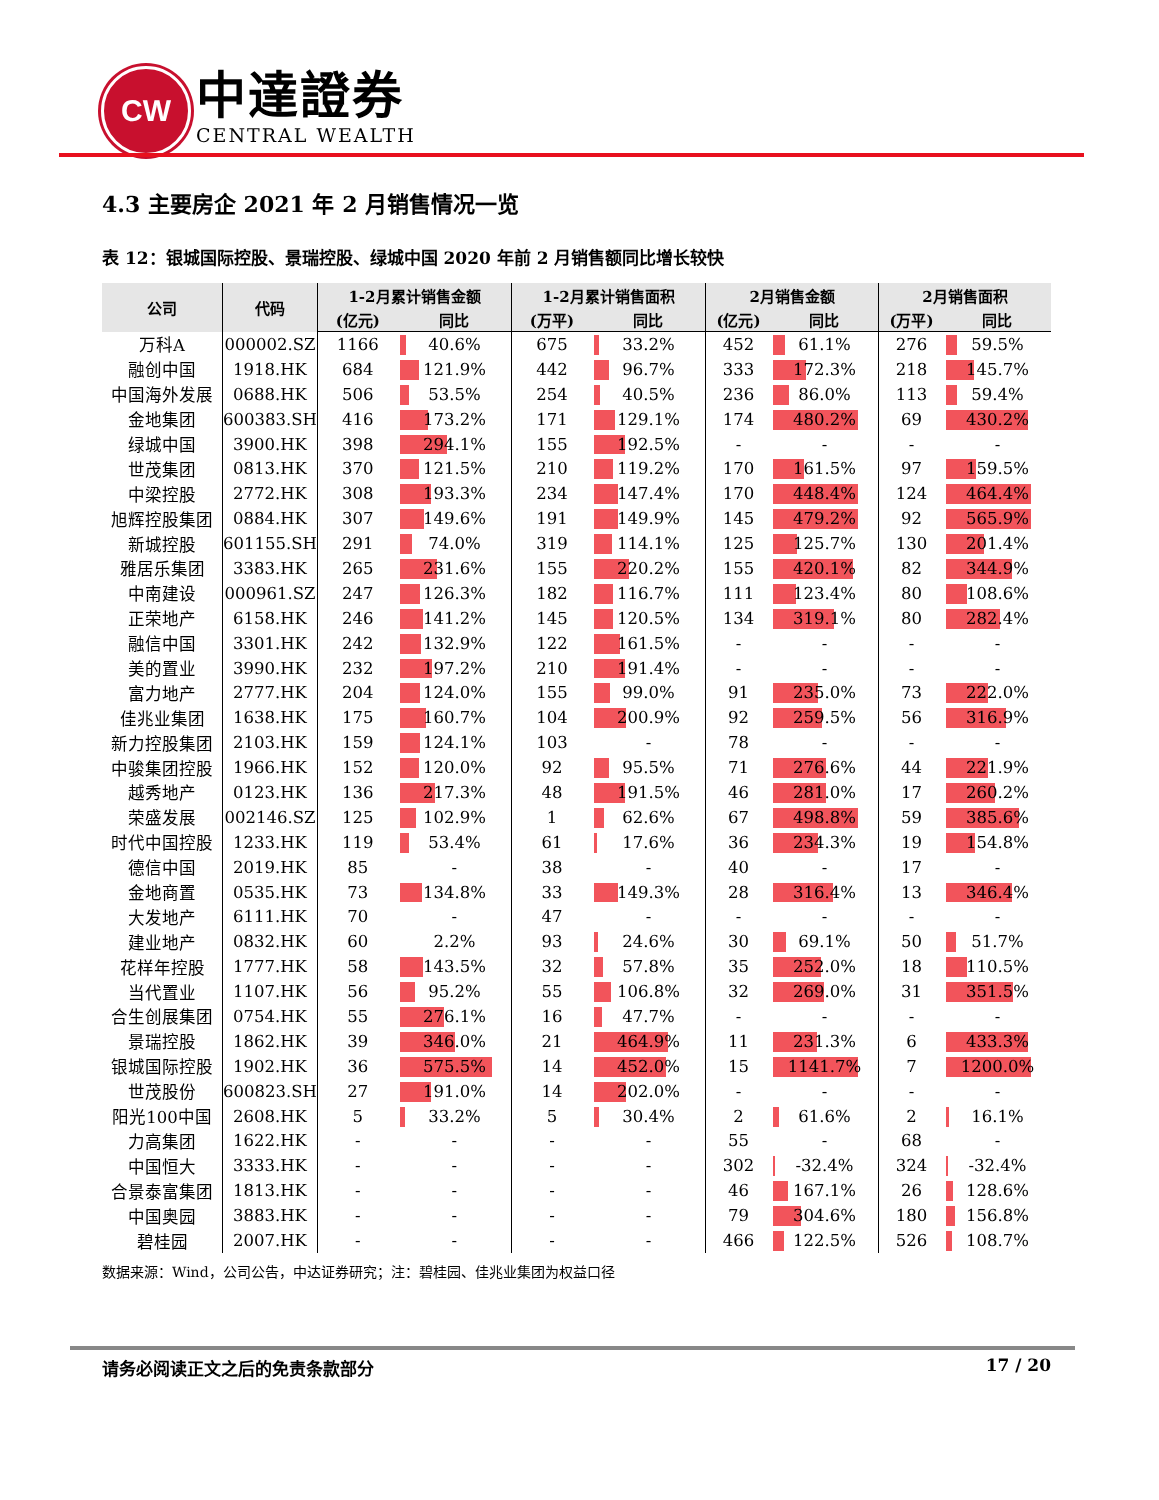CW
中達證券
CENTRAL WEALTH
4.3 主要房企 2021 年 2 月销售情况一览
表 12：银城国际控股、景瑞控股、绿城中国 2020 年前 2 月销售额同比增长较快
| 公司 | 代码 | 1-2月累计销售金额 | | 1-2月累计销售面积 | | 2月销售金额 | | 2月销售面积 | |
| --- | --- | --- | --- | --- | --- | --- | --- | --- | --- |
| | | (亿元) | 同比 | (万平) | 同比 | (亿元) | 同比 | (万平) | 同比 |
| 万科A | 000002.SZ | 1166 | 40.6% | 675 | 33.2% | 452 | 61.1% | 276 | 59.5% |
| 融创中国 | 1918.HK | 684 | 121.9% | 442 | 96.7% | 333 | 172.3% | 218 | 145.7% |
| 中国海外发展 | 0688.HK | 506 | 53.5% | 254 | 40.5% | 236 | 86.0% | 113 | 59.4% |
| 金地集团 | 600383.SH | 416 | 173.2% | 171 | 129.1% | 174 | 480.2% | 69 | 430.2% |
| 绿城中国 | 3900.HK | 398 | 294.1% | 155 | 192.5% | - | - | - | - |
| 世茂集团 | 0813.HK | 370 | 121.5% | 210 | 119.2% | 170 | 161.5% | 97 | 159.5% |
| 中梁控股 | 2772.HK | 308 | 193.3% | 234 | 147.4% | 170 | 448.4% | 124 | 464.4% |
| 旭辉控股集团 | 0884.HK | 307 | 149.6% | 191 | 149.9% | 145 | 479.2% | 92 | 565.9% |
| 新城控股 | 601155.SH | 291 | 74.0% | 319 | 114.1% | 125 | 125.7% | 130 | 201.4% |
| 雅居乐集团 | 3383.HK | 265 | 231.6% | 155 | 220.2% | 155 | 420.1% | 82 | 344.9% |
| 中南建设 | 000961.SZ | 247 | 126.3% | 182 | 116.7% | 111 | 123.4% | 80 | 108.6% |
| 正荣地产 | 6158.HK | 246 | 141.2% | 145 | 120.5% | 134 | 319.1% | 80 | 282.4% |
| 融信中国 | 3301.HK | 242 | 132.9% | 122 | 161.5% | - | - | - | - |
| 美的置业 | 3990.HK | 232 | 197.2% | 210 | 191.4% | - | - | - | - |
| 富力地产 | 2777.HK | 204 | 124.0% | 155 | 99.0% | 91 | 235.0% | 73 | 222.0% |
| 佳兆业集团 | 1638.HK | 175 | 160.7% | 104 | 200.9% | 92 | 259.5% | 56 | 316.9% |
| 新力控股集团 | 2103.HK | 159 | 124.1% | 103 | - | 78 | - | - | - |
| 中骏集团控股 | 1966.HK | 152 | 120.0% | 92 | 95.5% | 71 | 276.6% | 44 | 221.9% |
| 越秀地产 | 0123.HK | 136 | 217.3% | 48 | 191.5% | 46 | 281.0% | 17 | 260.2% |
| 荣盛发展 | 002146.SZ | 125 | 102.9% | 1 | 62.6% | 67 | 498.8% | 59 | 385.6% |
| 时代中国控股 | 1233.HK | 119 | 53.4% | 61 | 17.6% | 36 | 234.3% | 19 | 154.8% |
| 德信中国 | 2019.HK | 85 | - | 38 | - | 40 | - | 17 | - |
| 金地商置 | 0535.HK | 73 | 134.8% | 33 | 149.3% | 28 | 316.4% | 13 | 346.4% |
| 大发地产 | 6111.HK | 70 | - | 47 | - | - | - | - | - |
| 建业地产 | 0832.HK | 60 | 2.2% | 93 | 24.6% | 30 | 69.1% | 50 | 51.7% |
| 花样年控股 | 1777.HK | 58 | 143.5% | 32 | 57.8% | 35 | 252.0% | 18 | 110.5% |
| 当代置业 | 1107.HK | 56 | 95.2% | 55 | 106.8% | 32 | 269.0% | 31 | 351.5% |
| 合生创展集团 | 0754.HK | 55 | 276.1% | 16 | 47.7% | - | - | - | - |
| 景瑞控股 | 1862.HK | 39 | 346.0% | 21 | 464.9% | 11 | 231.3% | 6 | 433.3% |
| 银城国际控股 | 1902.HK | 36 | 575.5% | 14 | 452.0% | 15 | 1141.7% | 7 | 1200.0% |
| 世茂股份 | 600823.SH | 27 | 191.0% | 14 | 202.0% | - | - | - | - |
| 阳光100中国 | 2608.HK | 5 | 33.2% | 5 | 30.4% | 2 | 61.6% | 2 | 16.1% |
| 力高集团 | 1622.HK | - | - | - | - | 55 | - | 68 | - |
| 中国恒大 | 3333.HK | - | - | - | - | 302 | -32.4% | 324 | -32.4% |
| 合景泰富集团 | 1813.HK | - | - | - | - | 46 | 167.1% | 26 | 128.6% |
| 中国奥园 | 3883.HK | - | - | - | - | 79 | 304.6% | 180 | 156.8% |
| 碧桂园 | 2007.HK | - | - | - | - | 466 | 122.5% | 526 | 108.7% |
数据来源：Wind，公司公告，中达证券研究；注：碧桂园、佳兆业集团为权益口径
请务必阅读正文之后的免责条款部分 17 / 20